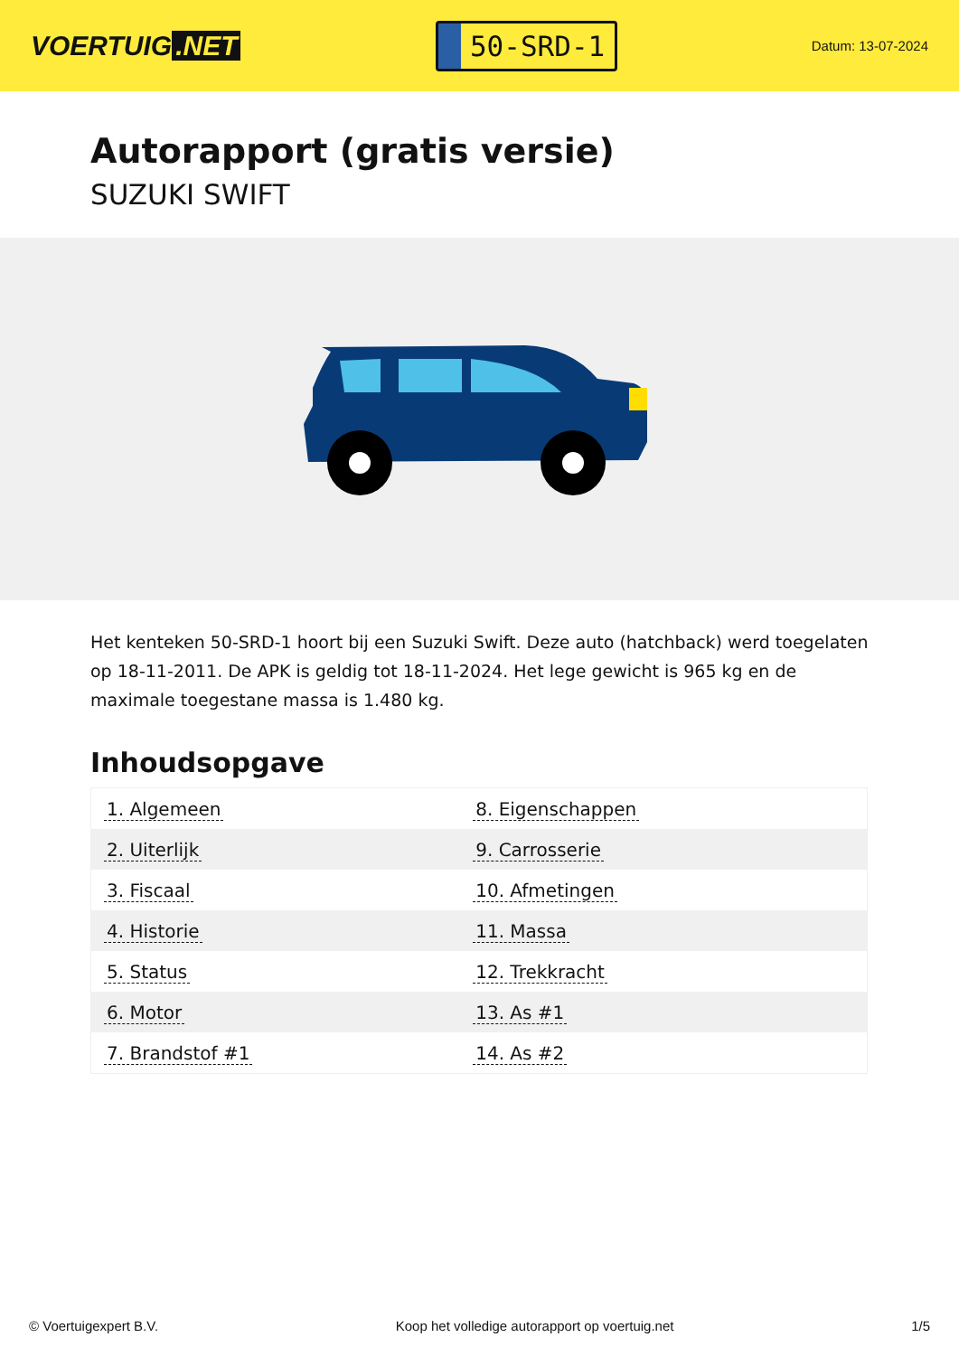VOERTUIG.NET
50-SRD-1
Datum: 13-07-2024
Autorapport (gratis versie)
SUZUKI SWIFT
Het kenteken 50-SRD-1 hoort bij een Suzuki Swift. Deze auto (hatchback) werd toegelaten op 18-11-2011. De APK is geldig tot 18-11-2024. Het lege gewicht is 965 kg en de maximale toegestane massa is 1.480 kg.
Inhoudsopgave
| 1. Algemeen | 8. Eigenschappen |
| 2. Uiterlijk | 9. Carrosserie |
| 3. Fiscaal | 10. Afmetingen |
| 4. Historie | 11. Massa |
| 5. Status | 12. Trekkracht |
| 6. Motor | 13. As #1 |
| 7. Brandstof #1 | 14. As #2 |
© Voertuigexpert B.V. Koop het volledige autorapport op voertuig.net
1/5